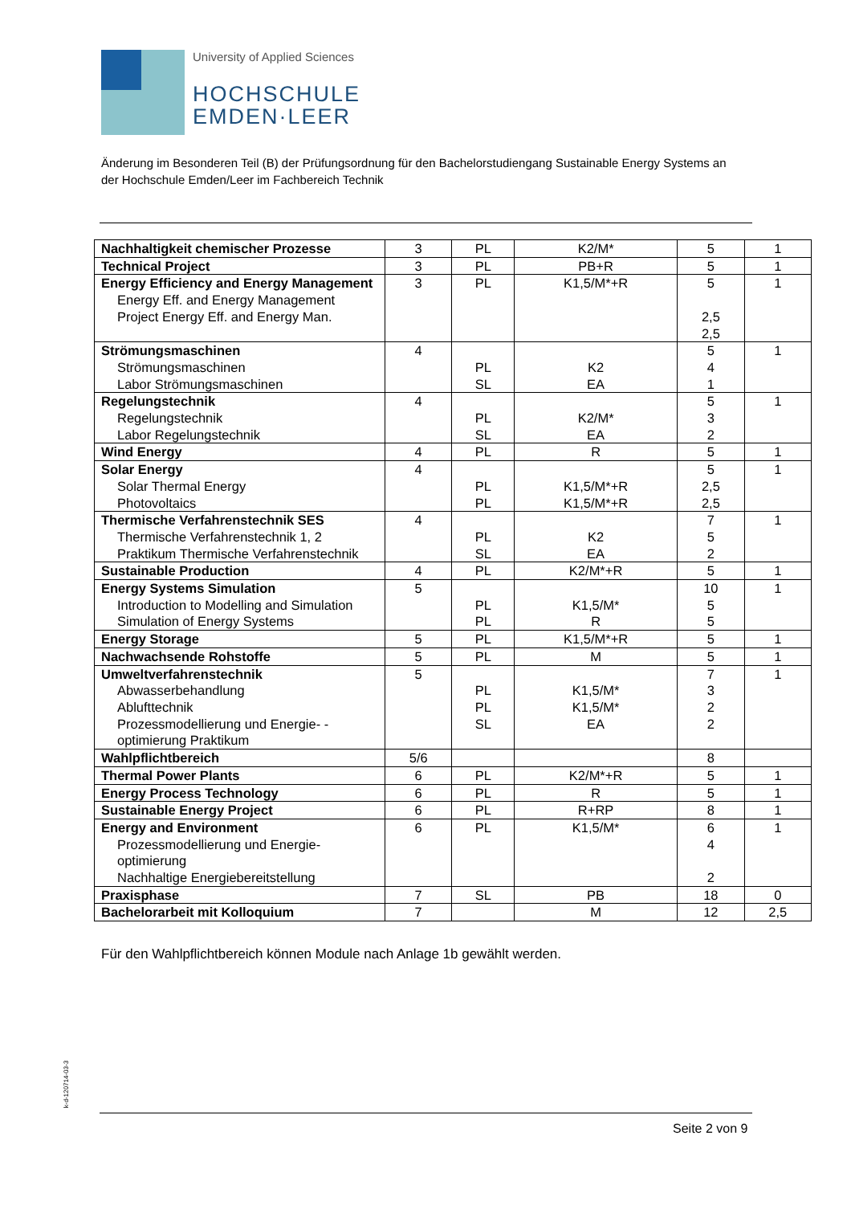University of Applied Sciences
HOCHSCHULE
EMDEN·LEER
Änderung im Besonderen Teil (B) der Prüfungsordnung für den Bachelorstudiengang Sustainable Energy Systems an der Hochschule Emden/Leer im Fachbereich Technik
| Nachhaltigkeit chemischer Prozesse | 3 | PL | K2/M* | 5 | 1 |
| Technical Project | 3 | PL | PB+R | 5 | 1 |
| Energy Efficiency and Energy Management Energy Eff. and Energy Management Project Energy Eff. and Energy Man. | 3 | PL | K1,5/M*+R | 5 2,5 2,5 | 1 |
| Strömungsmaschinen Strömungsmaschinen Labor Strömungsmaschinen | 4 | PL SL | K2 EA | 5 4 1 | 1 |
| Regelungstechnik Regelungstechnik Labor Regelungstechnik | 4 | PL SL | K2/M* EA | 5 3 2 | 1 |
| Wind Energy | 4 | PL | R | 5 | 1 |
| Solar Energy Solar Thermal Energy Photovoltaics | 4 | PL PL | K1,5/M*+R K1,5/M*+R | 5 2,5 2,5 | 1 |
| Thermische Verfahrenstechnik SES Thermische Verfahrenstechnik 1, 2 Praktikum Thermische Verfahrenstechnik | 4 | PL SL | K2 EA | 7 5 2 | 1 |
| Sustainable Production | 4 | PL | K2/M*+R | 5 | 1 |
| Energy Systems Simulation Introduction to Modelling and Simulation Simulation of Energy Systems | 5 | PL PL | K1,5/M* R | 10 5 5 | 1 |
| Energy Storage | 5 | PL | K1,5/M*+R | 5 | 1 |
| Nachwachsende Rohstoffe | 5 | PL | M | 5 | 1 |
| Umweltverfahrenstechnik Abwasserbehandlung Ablufttechnik Prozessmodellierung und Energie- -optimierung Praktikum | 5 | PL PL SL | K1,5/M* K1,5/M* EA | 7 3 2 2 | 1 |
| Wahlpflichtbereich | 5/6 | | | 8 | |
| Thermal Power Plants | 6 | PL | K2/M*+R | 5 | 1 |
| Energy Process Technology | 6 | PL | R | 5 | 1 |
| Sustainable Energy Project | 6 | PL | R+RP | 8 | 1 |
| Energy and Environment Prozessmodellierung und Energie-optimierung Nachhaltige Energiebereitstellung | 6 | PL | K1,5/M* | 6 4 2 | 1 |
| Praxisphase | 7 | SL | PB | 18 | 0 |
| Bachelorarbeit mit Kolloquium | 7 | | M | 12 | 2,5 |
Für den Wahlpflichtbereich können Module nach Anlage 1b gewählt werden.
k-d-120714-03-3
Seite 2 von 9